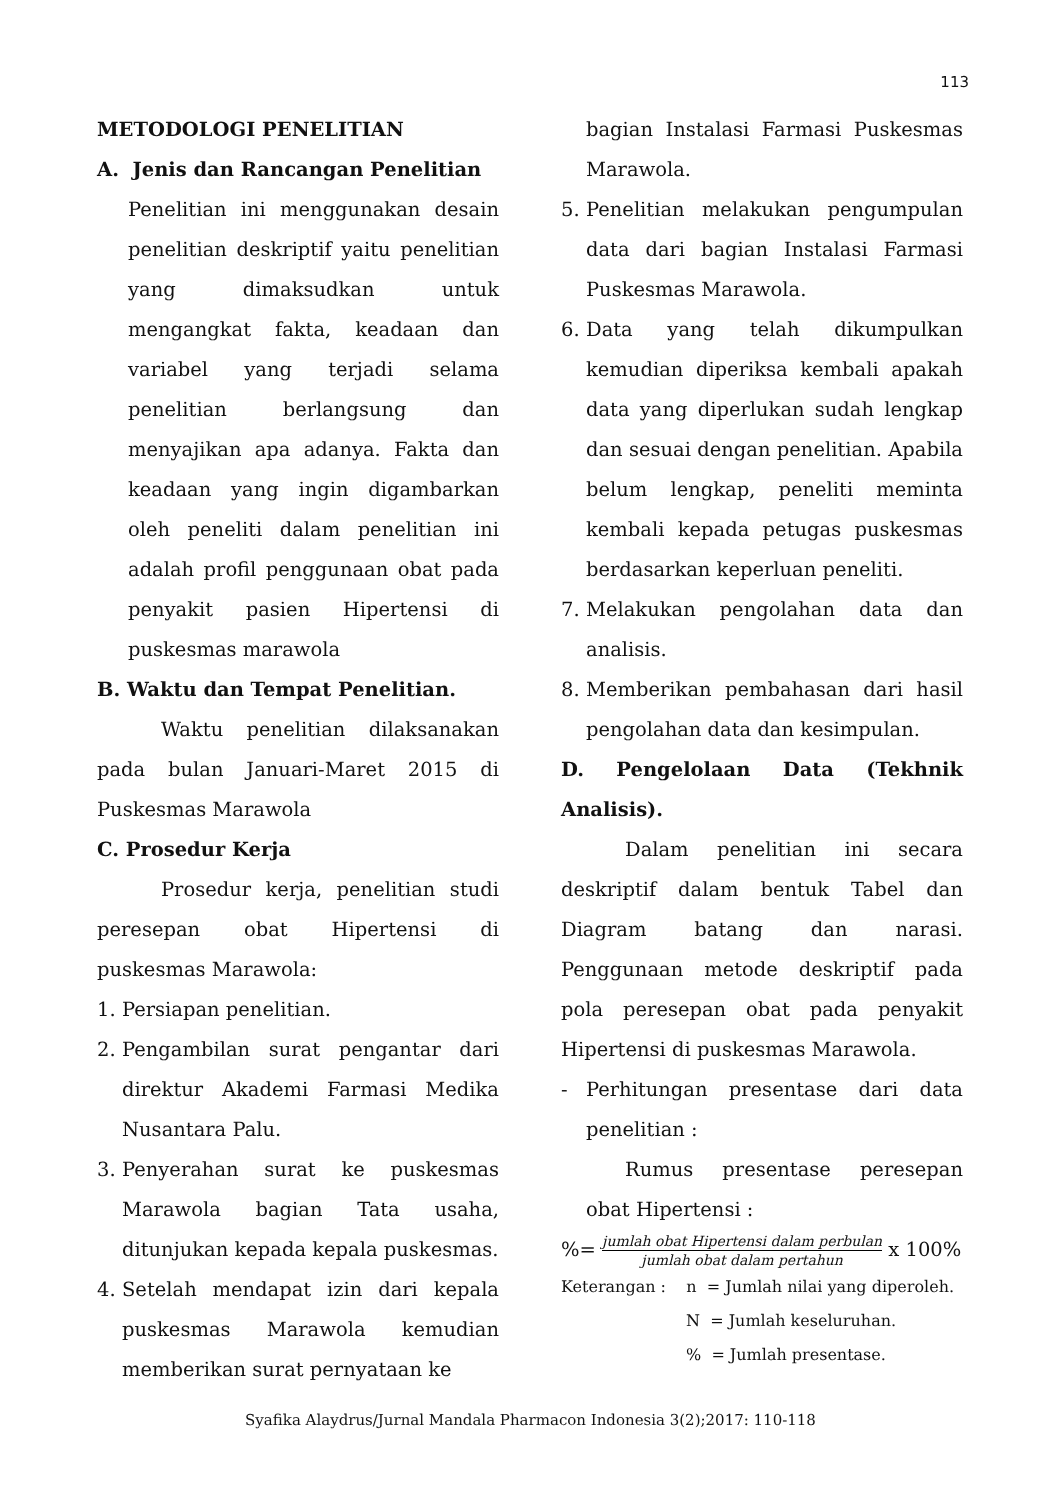113
METODOLOGI PENELITIAN
A. Jenis dan Rancangan Penelitian
Penelitian ini menggunakan desain penelitian deskriptif yaitu penelitian yang dimaksudkan untuk mengangkat fakta, keadaan dan variabel yang terjadi selama penelitian berlangsung dan menyajikan apa adanya. Fakta dan keadaan yang ingin digambarkan oleh peneliti dalam penelitian ini adalah profil penggunaan obat pada penyakit pasien Hipertensi di puskesmas marawola
B. Waktu dan Tempat Penelitian.
Waktu penelitian dilaksanakan pada bulan Januari-Maret 2015 di Puskesmas Marawola
C. Prosedur Kerja
Prosedur kerja, penelitian studi peresepan obat Hipertensi di puskesmas Marawola:
1. Persiapan penelitian.
2. Pengambilan surat pengantar dari direktur Akademi Farmasi Medika Nusantara Palu.
3. Penyerahan surat ke puskesmas Marawola bagian Tata usaha, ditunjukan kepada kepala puskesmas.
4. Setelah mendapat izin dari kepala puskesmas Marawola kemudian memberikan surat pernyataan ke
bagian Instalasi Farmasi Puskesmas Marawola.
5. Penelitian melakukan pengumpulan data dari bagian Instalasi Farmasi Puskesmas Marawola.
6. Data yang telah dikumpulkan kemudian diperiksa kembali apakah data yang diperlukan sudah lengkap dan sesuai dengan penelitian. Apabila belum lengkap, peneliti meminta kembali kepada petugas puskesmas berdasarkan keperluan peneliti.
7. Melakukan pengolahan data dan analisis.
8. Memberikan pembahasan dari hasil pengolahan data dan kesimpulan.
D. Pengelolaan Data (Tekhnik Analisis).
Dalam penelitian ini secara deskriptif dalam bentuk Tabel dan Diagram batang dan narasi. Penggunaan metode deskriptif pada pola peresepan obat pada penyakit Hipertensi di puskesmas Marawola.
- Perhitungan presentase dari data penelitian :
Rumus presentase peresepan obat Hipertensi :
%= jumlah obat Hipertensi dalam perbulan jumlah obat dalam pertahun x 100%
Keterangan : n = Jumlah nilai yang diperoleh.
N = Jumlah keseluruhan.
% = Jumlah presentase.
Syafika Alaydrus/Jurnal Mandala Pharmacon Indonesia 3(2);2017: 110-118